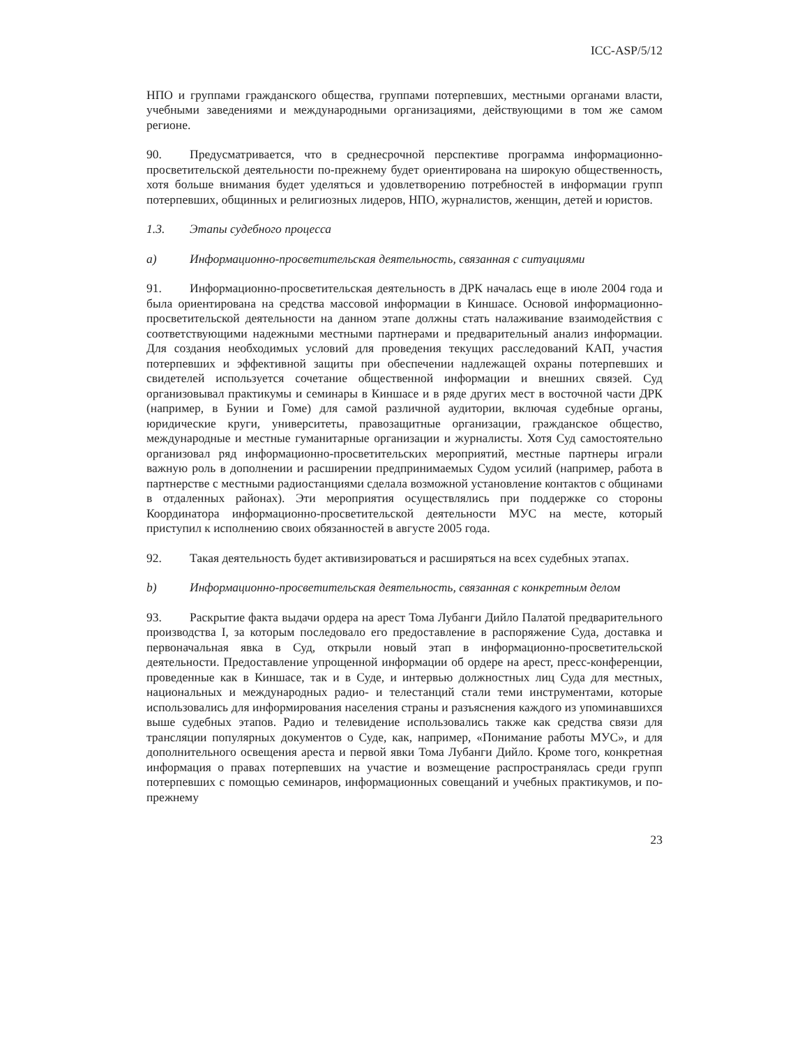ICC-ASP/5/12
НПО и группами гражданского общества, группами потерпевших, местными органами власти, учебными заведениями и международными организациями, действующими в том же самом регионе.
90. Предусматривается, что в среднесрочной перспективе программа информационно-просветительской деятельности по-прежнему будет ориентирована на широкую общественность, хотя больше внимания будет уделяться и удовлетворению потребностей в информации групп потерпевших, общинных и религиозных лидеров, НПО, журналистов, женщин, детей и юристов.
1.3. Этапы судебного процесса
a) Информационно-просветительская деятельность, связанная с ситуациями
91. Информационно-просветительская деятельность в ДРК началась еще в июле 2004 года и была ориентирована на средства массовой информации в Киншасе. Основой информационно-просветительской деятельности на данном этапе должны стать налаживание взаимодействия с соответствующими надежными местными партнерами и предварительный анализ информации. Для создания необходимых условий для проведения текущих расследований КАП, участия потерпевших и эффективной защиты при обеспечении надлежащей охраны потерпевших и свидетелей используется сочетание общественной информации и внешних связей. Суд организовывал практикумы и семинары в Киншасе и в ряде других мест в восточной части ДРК (например, в Бунии и Гоме) для самой различной аудитории, включая судебные органы, юридические круги, университеты, правозащитные организации, гражданское общество, международные и местные гуманитарные организации и журналисты. Хотя Суд самостоятельно организовал ряд информационно-просветительских мероприятий, местные партнеры играли важную роль в дополнении и расширении предпринимаемых Судом усилий (например, работа в партнерстве с местными радиостанциями сделала возможной установление контактов с общинами в отдаленных районах). Эти мероприятия осуществлялись при поддержке со стороны Координатора информационно-просветительской деятельности МУС на месте, который приступил к исполнению своих обязанностей в августе 2005 года.
92. Такая деятельность будет активизироваться и расширяться на всех судебных этапах.
b) Информационно-просветительская деятельность, связанная с конкретным делом
93. Раскрытие факта выдачи ордера на арест Тома Лубанги Дийло Палатой предварительного производства I, за которым последовало его предоставление в распоряжение Суда, доставка и первоначальная явка в Суд, открыли новый этап в информационно-просветительской деятельности. Предоставление упрощенной информации об ордере на арест, пресс-конференции, проведенные как в Киншасе, так и в Суде, и интервью должностных лиц Суда для местных, национальных и международных радио- и телестанций стали теми инструментами, которые использовались для информирования населения страны и разъяснения каждого из упоминавшихся выше судебных этапов. Радио и телевидение использовались также как средства связи для трансляции популярных документов о Суде, как, например, «Понимание работы МУС», и для дополнительного освещения ареста и первой явки Тома Лубанги Дийло. Кроме того, конкретная информация о правах потерпевших на участие и возмещение распространялась среди групп потерпевших с помощью семинаров, информационных совещаний и учебных практикумов, и по-прежнему
23